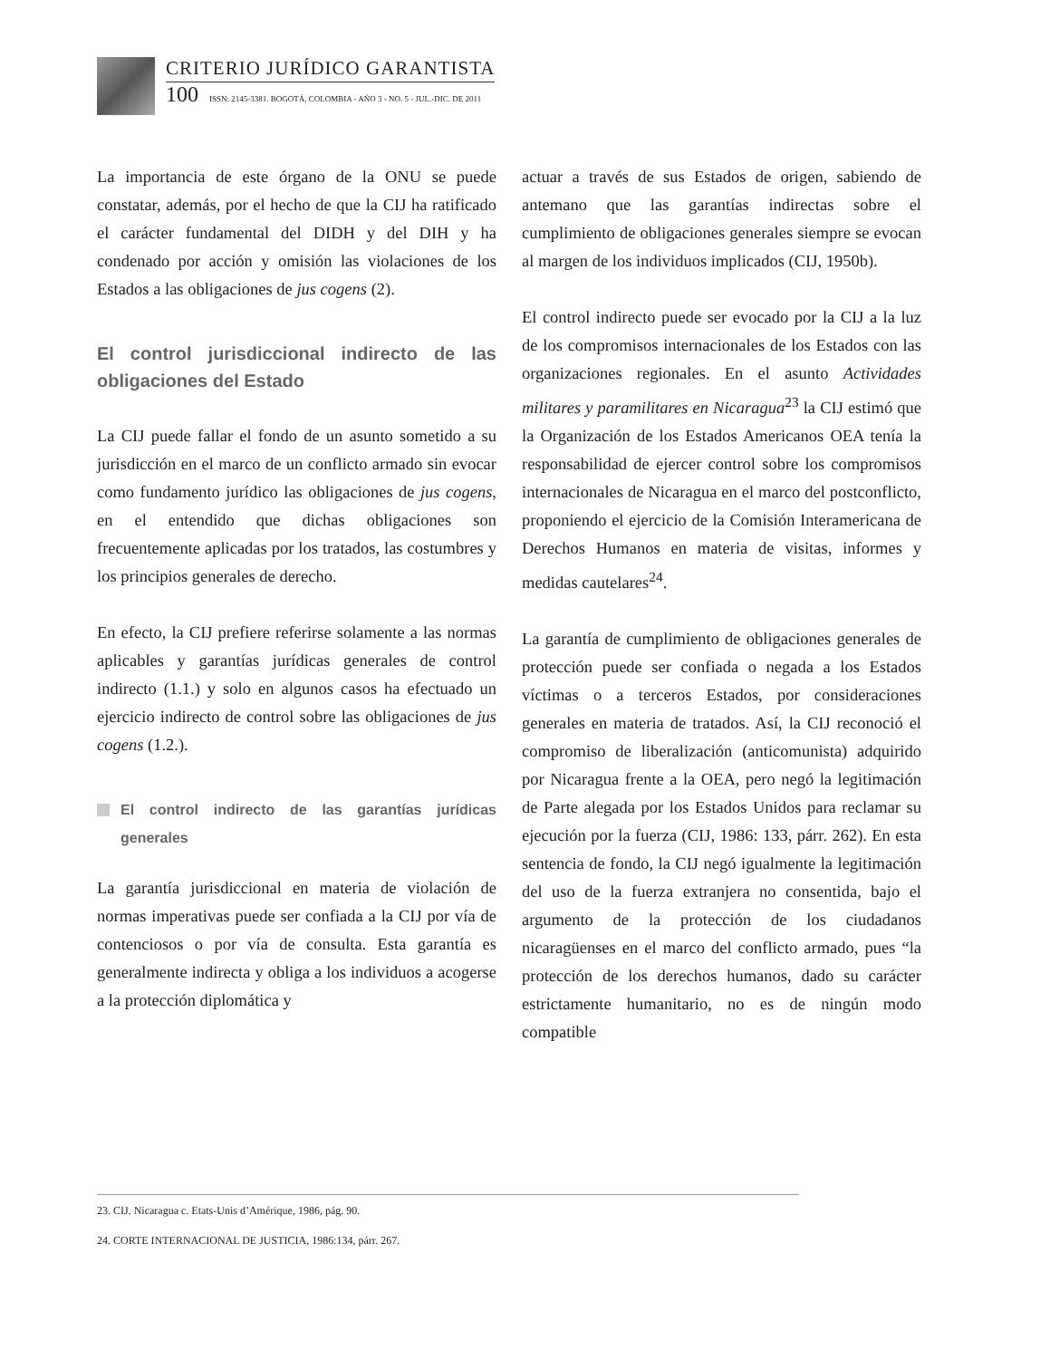CRITERIO JURÍDICO GARANTISTA
100 ISSN: 2145-3381. BOGOTÁ, COLOMBIA - AÑO 3 - NO. 5 - JUL.-DIC. DE 2011
La importancia de este órgano de la ONU se puede constatar, además, por el hecho de que la CIJ ha ratificado el carácter fundamental del DIDH y del DIH y ha condenado por acción y omisión las violaciones de los Estados a las obligaciones de jus cogens (2).
El control jurisdiccional indirecto de las obligaciones del Estado
La CIJ puede fallar el fondo de un asunto sometido a su jurisdicción en el marco de un conflicto armado sin evocar como fundamento jurídico las obligaciones de jus cogens, en el entendido que dichas obligaciones son frecuentemente aplicadas por los tratados, las costumbres y los principios generales de derecho.
En efecto, la CIJ prefiere referirse solamente a las normas aplicables y garantías jurídicas generales de control indirecto (1.1.) y solo en algunos casos ha efectuado un ejercicio indirecto de control sobre las obligaciones de jus cogens (1.2.).
El control indirecto de las garantías jurídicas generales
La garantía jurisdiccional en materia de violación de normas imperativas puede ser confiada a la CIJ por vía de contenciosos o por vía de consulta. Esta garantía es generalmente indirecta y obliga a los individuos a acogerse a la protección diplomática y
actuar a través de sus Estados de origen, sabiendo de antemano que las garantías indirectas sobre el cumplimiento de obligaciones generales siempre se evocan al margen de los individuos implicados (CIJ, 1950b).
El control indirecto puede ser evocado por la CIJ a la luz de los compromisos internacionales de los Estados con las organizaciones regionales. En el asunto Actividades militares y paramilitares en Nicaragua<sup>23</sup> la CIJ estimó que la Organización de los Estados Americanos OEA tenía la responsabilidad de ejercer control sobre los compromisos internacionales de Nicaragua en el marco del postconflicto, proponiendo el ejercicio de la Comisión Interamericana de Derechos Humanos en materia de visitas, informes y medidas cautelares<sup>24</sup>.
La garantía de cumplimiento de obligaciones generales de protección puede ser confiada o negada a los Estados víctimas o a terceros Estados, por consideraciones generales en materia de tratados. Así, la CIJ reconoció el compromiso de liberalización (anticomunista) adquirido por Nicaragua frente a la OEA, pero negó la legitimación de Parte alegada por los Estados Unidos para reclamar su ejecución por la fuerza (CIJ, 1986: 133, párr. 262). En esta sentencia de fondo, la CIJ negó igualmente la legitimación del uso de la fuerza extranjera no consentida, bajo el argumento de la protección de los ciudadanos nicaragüenses en el marco del conflicto armado, pues “la protección de los derechos humanos, dado su carácter estrictamente humanitario, no es de ningún modo compatible
23. CIJ. Nicaragua c. Etats-Unis d’Amérique, 1986, pág. 90.
24. CORTE INTERNACIONAL DE JUSTICIA, 1986:134, párr. 267.